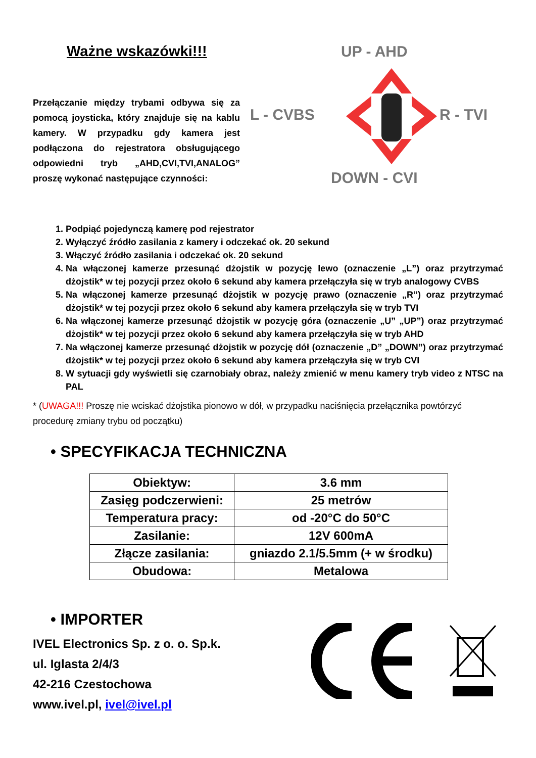Ważne wskazówki!!!
Przełączanie między trybami odbywa się za pomocą joysticka, który znajduje się na kablu kamery. W przypadku gdy kamera jest podłączona do rejestratora obsługującego odpowiedni tryb „AHD,CVI,TVI,ANALOG” proszę wykonać następujące czynności:
UP - AHD
L - CVBS R - TVI
DOWN - CVI
1. Podpiąć pojedynczą kamerę pod rejestrator
2. Wyłączyć źródło zasilania z kamery i odczekać ok. 20 sekund
3. Włączyć źródło zasilania i odczekać ok. 20 sekund
4. Na włączonej kamerze przesunąć dżojstik w pozycję lewo (oznaczenie „L”) oraz przytrzymać dżojstik* w tej pozycji przez około 6 sekund aby kamera przełączyła się w tryb analogowy CVBS
5. Na włączonej kamerze przesunąć dżojstik w pozycję prawo (oznaczenie „R”) oraz przytrzymać dżojstik* w tej pozycji przez około 6 sekund aby kamera przełączyła się w tryb TVI
6. Na włączonej kamerze przesunąć dżojstik w pozycję góra (oznaczenie „U” „UP”) oraz przytrzymać dżojstik* w tej pozycji przez około 6 sekund aby kamera przełączyła się w tryb AHD
7. Na włączonej kamerze przesunąć dżojstik w pozycję dół (oznaczenie „D” „DOWN”) oraz przytrzymać dżojstik* w tej pozycji przez około 6 sekund aby kamera przełączyła się w tryb CVI
8. W sytuacji gdy wyświetli się czarnobiały obraz, należy zmienić w menu kamery tryb video z NTSC na PAL
* (UWAGA!!! Proszę nie wciskać dżojstika pionowo w dół, w przypadku naciśnięcia przełącznika powtórzyć procedurę zmiany trybu od początku)
• SPECYFIKACJA TECHNICZNA
| Obiektyw: | 3.6 mm |
| Zasięg podczerwieni: | 25 metrów |
| Temperatura pracy: | od -20°C do 50°C |
| Zasilanie: | 12V 600mA |
| Złącze zasilania: | gniazdo 2.1/5.5mm (+ w środku) |
| Obudowa: | Metalowa |
• IMPORTER
IVEL Electronics Sp. z o. o. Sp.k.
ul. Iglasta 2/4/3
42-216 Czestochowa
www.ivel.pl, ivel@ivel.pl